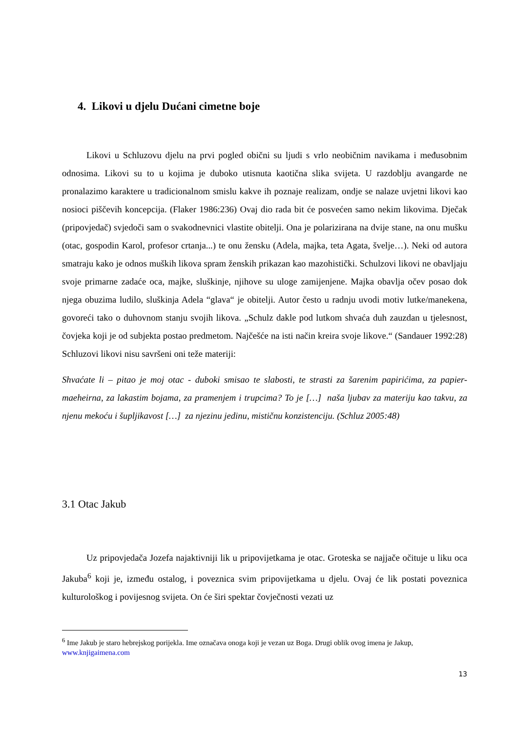4. Likovi u djelu Dućani cimetne boje
Likovi u Schluzovu djelu na prvi pogled obični su ljudi s vrlo neobičnim navikama i međusobnim odnosima. Likovi su to u kojima je duboko utisnuta kaotična slika svijeta. U razdoblju avangarde ne pronalazimo karaktere u tradicionalnom smislu kakve ih poznaje realizam, ondje se nalaze uvjetni likovi kao nosioci piščevih koncepcija. (Flaker 1986:236) Ovaj dio rada bit će posvećen samo nekim likovima. Dječak (pripovjedač) svjedoči sam o svakodnevnici vlastite obitelji. Ona je polarizirana na dvije stane, na onu mušku (otac, gospodin Karol, profesor crtanja...) te onu žensku (Adela, majka, teta Agata, švelje…). Neki od autora smatraju kako je odnos muških likova spram ženskih prikazan kao mazohistički. Schulzovi likovi ne obavljaju svoje primarne zadaće oca, majke, sluškinje, njihove su uloge zamijenjene. Majka obavlja očev posao dok njega obuzima ludilo, sluškinja Adela “glava“ je obitelji. Autor često u radnju uvodi motiv lutke/manekena, govoreći tako o duhovnom stanju svojih likova. „Schulz dakle pod lutkom shvaća duh zauzdan u tjelesnost, čovjeka koji je od subjekta postao predmetom. Najčešće na isti način kreira svoje likove.“ (Sandauer 1992:28) Schluzovi likovi nisu savršeni oni teže materiji:
Shvaćate li – pitao je moj otac - duboki smisao te slabosti, te strasti za šarenim papirićima, za papier-maeheirna, za lakastim bojama, za pramenjem i trupcima? To je […] naša ljubav za materiju kao takvu, za njenu mekoću i šupljikavost […] za njezinu jedinu, mističnu konzistenciju. (Schluz 2005:48)
3.1 Otac Jakub
Uz pripovjedača Jozefa najaktivniji lik u pripovijetkama je otac. Groteska se najjače očituje u liku oca Jakuba<sup>6</sup> koji je, između ostalog, i poveznica svim pripovijetkama u djelu. Ovaj će lik postati poveznica kulturološkog i povijesnog svijeta. On će širi spektar čovječnosti vezati uz
<sup>6</sup> Ime Jakub je staro hebrejskog porijekla. Ime označava onoga koji je vezan uz Boga. Drugi oblik ovog imena je Jakup, www.knjigaimena.com
13